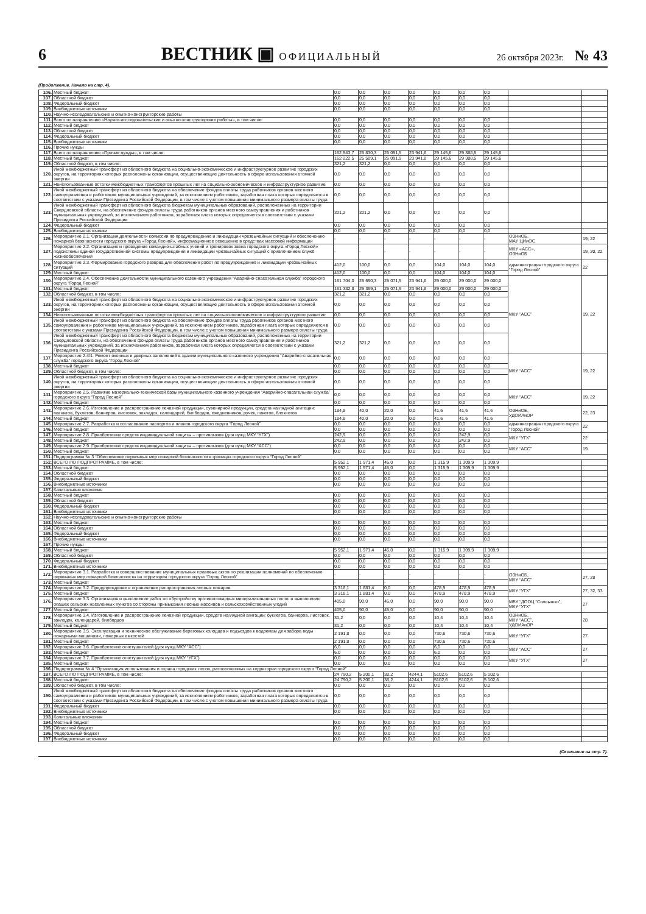6
ВЕСТНИК ▣ ОФИЦИАЛЬНЫЙ
26 октября 2023г. № 43
(Продолжение. Начало на стр. 4).
| 106. | Местный бюджет | 0,0 | 0,0 | 0,0 | 0,0 | 0,0 | 0,0 | 0,0 | | |
| 107. | Областной бюджет | 0,0 | 0,0 | 0,0 | 0,0 | 0,0 | 0,0 | 0,0 | | |
| 108. | Федеральный бюджет | 0,0 | 0,0 | 0,0 | 0,0 | 0,0 | 0,0 | 0,0 | | |
| 109. | Внебюджетные источники | 0,0 | 0,0 | 0,0 | 0,0 | 0,0 | 0,0 | 0,0 | | |
| 110. | Научно-исследовательские и опытно-конструкторские работы | | | | | | | | | |
| 111. | Всего по направлению «Научно-исследовательские и опытно-конструкторские работы», в том числе: | 0,0 | 0,0 | 0,0 | 0,0 | 0,0 | 0,0 | 0,0 | | |
| 112. | Местный бюджет | 0,0 | 0,0 | 0,0 | 0,0 | 0,0 | 0,0 | 0,0 | | |
| 113. | Областной бюджет | 0,0 | 0,0 | 0,0 | 0,0 | 0,0 | 0,0 | 0,0 | | |
| 114. | Федеральный бюджет | 0,0 | 0,0 | 0,0 | 0,0 | 0,0 | 0,0 | 0,0 | | |
| 115. | Внебюджетные источники | 0,0 | 0,0 | 0,0 | 0,0 | 0,0 | 0,0 | 0,0 | | |
| 116. | Прочие нужды | | | | | | | | | |
| 117. | Всего по направлению «Прочие нужды», в том числе: | 162 543,7 | 25 830,3 | 25 091,9 | 23 941,8 | 29 145,6 | 29 388,5 | 29 145,6 | | |
| 118. | Местный бюджет | 162 222,5 | 25 509,1 | 25 091,9 | 23 941,8 | 29 145,6 | 29 388,5 | 29 145,6 | | |
| 119. | Областной бюджет, в том числе: | 321,2 | 321,2 | 0,0 | 0,0 | 0,0 | 0,0 | 0,0 | | |
| 120. | Иной межбюджетный трансферт из областного бюджета на социально-экономическое и инфраструктурное развитие городских округов, на территориях которых расположены организации, осуществляющие деятельность в сфере использования атомной энергии | 0,0 | 0,0 | 0,0 | 0,0 | 0,0 | 0,0 | 0,0 | | |
| 121. | Неиспользованные остатки межбюджетных трансфертов прошлых лет на социально-экономическое и инфраструктурное развитие | 0,0 | 0,0 | 0,0 | 0,0 | 0,0 | 0,0 | 0,0 | | |
| 122. | Иной межбюджетный трансферт из областного бюджета на обеспечение фондов оплаты труда работников органов местного самоуправления и работников муниципальных учреждений, за исключением работников, заработная плата которых определяется в соответствии с указами Президента Российской Федерации, в том числе с учетом повышения минимального размера оплаты труда | 0,0 | 0,0 | 0,0 | 0,0 | 0,0 | 0,0 | 0,0 | | |
| 123. | Иной межбюджетный трансферт из областного бюджета бюджетам муниципальных образований, расположенных на территории Свердловской области, на обеспечение фондов оплаты труда работников органов местного самоуправления и работников муниципальных учреждений, за исключением работников, заработная плата которых определяется в соответствии с указами Президента Российской Федерации | 321,2 | 321,2 | 0,0 | 0,0 | 0,0 | 0,0 | 0,0 | | |
| 124. | Федеральный бюджет | 0,0 | 0,0 | 0,0 | 0,0 | 0,0 | 0,0 | 0,0 | | |
| 125. | Внебюджетные источники | 0,0 | 0,0 | 0,0 | 0,0 | 0,0 | 0,0 | 0,0 | | |
| 126. | Мероприятие 2.1. Организация деятельности комиссии по предупреждению и ликвидации чрезвычайных ситуаций и обеспечению пожарной безопасности городского округа «Город Лесной», информационное освещение в средствах массовой информации | - | - | - | - | - | - | - | ОЗНиОБ, МАУ ЦИиОС | 19, 22 |
| 127. | Мероприятие 2.2. Организация и проведение командно-штабных учений и тренировок звена городского округа «Город Лесной» подсистемы единой государственной системы предупреждения и ликвидации чрезвычайных ситуаций с привлечением служб жизнеобеспечения | - | - | - | - | - | - | - | МКУ «АСС», ОЗНиОБ | 19, 20, 22 |
| 128. | Мероприятие 2.3. Формирование городского резерва для обеспечения работ по предупреждению и ликвидации чрезвычайных ситуаций | 412,0 | 100,0 | 0,0 | 0,0 | 104,0 | 104,0 | 104,0 | администрация городского округа “Город Лесной” | 22 |
| 129. | Местный бюджет | 412,0 | 100,0 | 0,0 | 0,0 | 104,0 | 104,0 | 104,0 | | |
| 130. | Мероприятие 2.4. Обеспечение деятельности муниципального казенного учреждения “Аварийно-спасательная служба” городского округа “Город Лесной” | 161 704,0 | 25 690,3 | 25 071,9 | 23 941,8 | 29 000,0 | 29 000,0 | 29 000,0 | МКУ “АСС” | 19, 22 |
| 131. | Местный бюджет | 161 382,8 | 25 369,1 | 25 071,9 | 23 941,8 | 29 000,0 | 29 000,0 | 29 000,0 | | |
| 132. | Областной бюджет, в том числе: | 321,2 | 321,2 | 0,0 | 0,0 | 0,0 | 0,0 | 0,0 | | |
| 133. | Иной межбюджетный трансферт из областного бюджета на социально-экономическое и инфраструктурное развитие городских округов, на территориях которых расположены организации, осуществляющие деятельность в сфере использования атомной энергии | 0,0 | 0,0 | 0,0 | 0,0 | 0,0 | 0,0 | 0,0 | | |
| 134. | Неиспользованные остатки межбюджетных трансфертов прошлых лет на социально-экономическое и инфраструктурное развитие | 0,0 | 0,0 | 0,0 | 0,0 | 0,0 | 0,0 | 0,0 | | |
| 135. | Иной межбюджетный трансферт из областного бюджета на обеспечение фондов оплаты труда работников органов местного самоуправления и работников муниципальных учреждений, за исключением работников, заработная плата которых определяется в соответствии с указами Президента Российской Федерации, в том числе с учетом повышения минимального размера оплаты труда | 0,0 | 0,0 | 0,0 | 0,0 | 0,0 | 0,0 | 0,0 | | |
| 136. | Иной межбюджетный трансферт из областного бюджета бюджетам муниципальных образований, расположенных на территории Свердловской области, на обеспечение фондов оплаты труда работников органов местного самоуправления и работников муниципальных учреждений, за исключением работников, заработная плата которых определяется в соответствии с указами Президента Российской Федерации | 321,2 | 321,2 | 0,0 | 0,0 | 0,0 | 0,0 | 0,0 | | |
| 137. | Мероприятие 2.4/1. Ремонт оконных и дверных заполнений в здании муниципального казенного учреждения “Аварийно-спасательная служба” городского округа “Город Лесной” | 0,0 | 0,0 | 0,0 | 0,0 | 0,0 | 0,0 | 0,0 | МКУ “АСС” | 19, 22 |
| 138. | Местный бюджет | 0,0 | 0,0 | 0,0 | 0,0 | 0,0 | 0,0 | 0,0 | | |
| 139. | Областной бюджет, в том числе: | 0,0 | 0,0 | 0,0 | 0,0 | 0,0 | 0,0 | 0,0 | | |
| 140. | Иной межбюджетный трансферт из областного бюджета на социально-экономическое и инфраструктурное развитие городских округов, на территориях которых расположены организации, осуществляющие деятельность в сфере использования атомной энергии | 0,0 | 0,0 | 0,0 | 0,0 | 0,0 | 0,0 | 0,0 | | |
| 141. | Мероприятие 2.5. Развитие материально-технической базы муниципального казенного учреждения “Аварийно-спасательная служба” городского округа “Город Лесной” | 0,0 | 0,0 | 0,0 | 0,0 | 0,0 | 0,0 | 0,0 | МКУ “АСС” | 19, 22 |
| 142. | Местный бюджет | 0,0 | 0,0 | 0,0 | 0,0 | 0,0 | 0,0 | 0,0 | | |
| 143. | Мероприятие 2.6. Изготовление и распространение печатной продукции, сувенирной продукции, средств наглядной агитации: магнитов, буклетов, баннеров, листовок, закладок, календарей, билбордов, ежедневников, ручек, пакетов, блокнотов | 184,8 | 40,0 | 20,0 | 0,0 | 41,6 | 41,6 | 41,6 | ОЗНиОБ, УДОИАиОР | 22, 23 |
| 144. | Местный бюджет | 184,8 | 40,0 | 20,0 | 0,0 | 41,6 | 41,6 | 41,6 | | |
| 145. | Мероприятие 2.7. Разработка и согласование паспортов и планов городского округа “Город Лесной” | 0,0 | 0,0 | 0,0 | 0,0 | 0,0 | 0,0 | 0,0 | администрация городского округа “Город Лесной” | 22 |
| 146. | Местный бюджет | 0,0 | 0,0 | 0,0 | 0,0 | 0,0 | 0,0 | 0,0 | | |
| 147. | Мероприятие 2.8. Приобретение средств индивидуальной защиты – противогазов (для нужд МКУ “УГХ”) | 242,9 | 0,0 | 0,0 | 0,0 | 0,0 | 242,9 | 0,0 | МКУ “УГХ” | 22 |
| 148. | Местный бюджет | 242,9 | 0,0 | 0,0 | 0,0 | 0,0 | 242,9 | 0,0 | | |
| 149. | Мероприятие 2.9. Приобретение средств индивидуальной защиты – противогазов (для нужд МКУ “АСС”) | 0,0 | 0,0 | 0,0 | 0,0 | 0,0 | 0,0 | 0,0 | МКУ “АСС” | 19 |
| 150. | Местный бюджет | 0,0 | 0,0 | 0,0 | 0,0 | 0,0 | 0,0 | 0,0 | | |
| 151. | Подпрограмма № 3 “Обеспечение первичных мер пожарной безопасности в границах городского округа “Город Лесной” | | | | | | | | | |
| 152. | ВСЕГО ПО ПОДПРОГРАММЕ, в том числе: | 5 952,1 | 1 971,4 | 45,0 | 0,0 | 1 315,9 | 1 309,9 | 1 309,9 | | |
| 153. | Местный бюджет | 5 952,1 | 1 971,4 | 45,0 | 0,0 | 1 315,9 | 1 309,9 | 1 309,9 | | |
| 154. | Областной бюджет | 0,0 | 0,0 | 0,0 | 0,0 | 0,0 | 0,0 | 0,0 | | |
| 155. | Федеральный бюджет | 0,0 | 0,0 | 0,0 | 0,0 | 0,0 | 0,0 | 0,0 | | |
| 156. | Внебюджетные источники | 0,0 | 0,0 | 0,0 | 0,0 | 0,0 | 0,0 | 0,0 | | |
| 157. | Капитальные вложения | | | | | | | | | |
| 158. | Местный бюджет | 0,0 | 0,0 | 0,0 | 0,0 | 0,0 | 0,0 | 0,0 | | |
| 159. | Областной бюджет | 0,0 | 0,0 | 0,0 | 0,0 | 0,0 | 0,0 | 0,0 | | |
| 160. | Федеральный бюджет | 0,0 | 0,0 | 0,0 | 0,0 | 0,0 | 0,0 | 0,0 | | |
| 161. | Внебюджетные источники | 0,0 | 0,0 | 0,0 | 0,0 | 0,0 | 0,0 | 0,0 | | |
| 162. | Научно-исследовательские и опытно-конструкторские работы | | | | | | | | | |
| 163. | Местный бюджет | 0,0 | 0,0 | 0,0 | 0,0 | 0,0 | 0,0 | 0,0 | | |
| 164. | Областной бюджет | 0,0 | 0,0 | 0,0 | 0,0 | 0,0 | 0,0 | 0,0 | | |
| 165. | Федеральный бюджет | 0,0 | 0,0 | 0,0 | 0,0 | 0,0 | 0,0 | 0,0 | | |
| 166. | Внебюджетные источники | 0,0 | 0,0 | 0,0 | 0,0 | 0,0 | 0,0 | 0,0 | | |
| 167. | Прочие нужды | | | | | | | | | |
| 168. | Местный бюджет | 5 952,1 | 1 971,4 | 45,0 | 0,0 | 1 315,9 | 1 309,9 | 1 309,9 | | |
| 169. | Областной бюджет | 0,0 | 0,0 | 0,0 | 0,0 | 0,0 | 0,0 | 0,0 | | |
| 170. | Федеральный бюджет | 0,0 | 0,0 | 0,0 | 0,0 | 0,0 | 0,0 | 0,0 | | |
| 171. | Внебюджетные источники | 0,0 | 0,0 | 0,0 | 0,0 | 0,0 | 0,0 | 0,0 | | |
| 172. | Мероприятие 3.1. Разработка и совершенствование муниципальных правовых актов по реализации полномочий по обеспечению первичных мер пожарной безопасности на территории городского округа “Город Лесной” | - | - | - | - | - | - | - | ОЗНиОБ, МКУ “АСС” | 27, 28 |
| 173. | Местный бюджет | - | - | - | - | - | - | - | | |
| 174. | Мероприятие 3.2. Предупреждение и ограничение распространения лесных пожаров | 3 318,1 | 1 881,4 | 0,0 | 0,0 | 478,9 | 478,9 | 478,9 | МКУ “УГХ” | 27, 32, 33 |
| 175. | Местный бюджет | 3 318,1 | 1 881,4 | 0,0 | 0,0 | 478,9 | 478,9 | 478,9 | | |
| 176. | Мероприятие 3.3. Организация и выполнение работ по обустройству противопожарных минерализованных полос и выполнению опашек сельских населенных пунктов со стороны примыкания лесных массивов и сельскохозяйственных угодий | 405,0 | 90,0 | 45,0 | 0,0 | 90,0 | 90,0 | 90,0 | МБУ “ДООЦ “Солнышко”, МКУ “УГХ” | 27 |
| 177. | Местный бюджет | 405,0 | 90,0 | 45,0 | 0,0 | 90,0 | 90,0 | 90,0 | | |
| 178. | Мероприятие 3.4. Изготовление и распространение печатной продукции, средств наглядной агитации: буклетов, баннеров, листовок, закладок, календарей, билбордов | 31,2 | 0,0 | 0,0 | 0,0 | 10,4 | 10,4 | 10,4 | ОЗНиОБ, МКУ “АСС”, УДОИАиОР | 28 |
| 179. | Местный бюджет | 31,2 | 0,0 | 0,0 | 0,0 | 10,4 | 10,4 | 10,4 | | |
| 180. | Мероприятие 3.5. Эксплуатация и техническое обслуживание береговых колодцев и подъездов к водоемам для забора воды пожарными машинами, пожарных емкостей | 2 191,8 | 0,0 | 0,0 | 0,0 | 730,6 | 730,6 | 730,6 | МКУ “УГХ” | 27 |
| 181. | Местный бюджет | 2 191,8 | 0,0 | 0,0 | 0,0 | 730,6 | 730,6 | 730,6 | | |
| 182. | Мероприятие 3.6. Приобретение огнетушителей (для нужд МКУ “АСС”) | 6,0 | 0,0 | 0,0 | 0,0 | 6,0 | 0,0 | 0,0 | МКУ “АСС” | 27 |
| 183. | Местный бюджет | 6,0 | 0,0 | 0,0 | 0,0 | 6,0 | 0,0 | 0,0 | | |
| 184. | Мероприятие 3.7. Приобретение огнетушителей (для нужд МКУ “УГХ”) | 0,0 | 0,0 | 0,0 | 0,0 | 0,0 | 0,0 | 0,0 | МКУ “УГХ” | 27 |
| 185. | Местный бюджет | 0,0 | 0,0 | 0,0 | 0,0 | 0,0 | 0,0 | 0,0 | | |
| 186. | Подпрограмма № 4 “Организация использования и охрана городских лесов, расположенных на территории городского округа “Город Лесной” | | | | | | | | | |
| 187. | ВСЕГО ПО ПОДПРОГРАММЕ, в том числе: | 24 790,2 | 5 200,1 | 38,2 | 4244,1 | 5102,6 | 5102,6 | 5 102,6 | | |
| 188. | Местный бюджет | 24 790,2 | 5 200,1 | 38,2 | 4244,1 | 5102,6 | 5102,6 | 5 102,6 | | |
| 189. | Областной бюджет, в том числе: | 0,0 | 0,0 | 0,0 | 0,0 | 0,0 | 0,0 | 0,0 | | |
| 190. | Иной межбюджетный трансферт из областного бюджета на обеспечение фондов оплаты труда работников органов местного самоуправления и работников муниципальных учреждений, за исключением работников, заработная плата которых определяется в соответствии с указами Президента Российской Федерации, в том числе с учетом повышения минимального размера оплаты труда | 0,0 | 0,0 | 0,0 | 0,0 | 0,0 | 0,0 | 0,0 | | |
| 191. | Федеральный бюджет | 0,0 | 0,0 | 0,0 | 0,0 | 0,0 | 0,0 | 0,0 | | |
| 192. | Внебюджетные источники | 0,0 | 0,0 | 0,0 | 0,0 | 0,0 | 0,0 | 0,0 | | |
| 193. | Капитальные вложения | | | | | | | | | |
| 194. | Местный бюджет | 0,0 | 0,0 | 0,0 | 0,0 | 0,0 | 0,0 | 0,0 | | |
| 195. | Областной бюджет | 0,0 | 0,0 | 0,0 | 0,0 | 0,0 | 0,0 | 0,0 | | |
| 196. | Федеральный бюджет | 0,0 | 0,0 | 0,0 | 0,0 | 0,0 | 0,0 | 0,0 | | |
| 197. | Внебюджетные источники | 0,0 | 0,0 | 0,0 | 0,0 | 0,0 | 0,0 | 0,0 | | |
(Окончание на стр. 7).